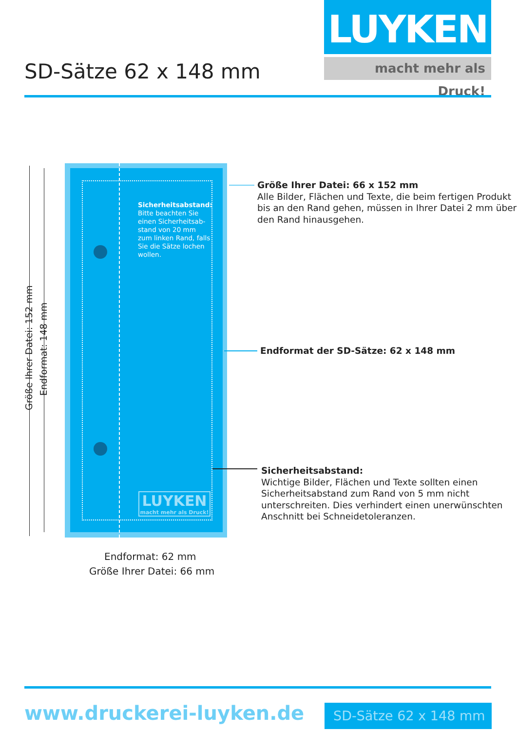LUYKEN
macht mehr als Druck!
SD-Sätze 62 x 148 mm
Sicherheitsabstand:
Bitte beachten Sie einen Sicherheitsab-stand von 20 mm zum linken Rand, falls Sie die Sätze lochen wollen.
LUYKEN
macht mehr als Druck!
Größe Ihrer Datei: 152 mm
Endformat: 148 mm
Größe Ihrer Datei: 66 x 152 mm
Alle Bilder, Flächen und Texte, die beim fertigen Produkt bis an den Rand gehen, müssen in Ihrer Datei 2 mm über den Rand hinausgehen.
Endformat der SD-Sätze: 62 x 148 mm
Sicherheitsabstand:
Wichtige Bilder, Flächen und Texte sollten einen Sicherheitsabstand zum Rand von 5 mm nicht unterschreiten. Dies verhindert einen unerwünschten Anschnitt bei Schneidetoleranzen.
Endformat: 62 mm
Größe Ihrer Datei: 66 mm
www.druckerei-luyken.de SD-Sätze 62 x 148 mm